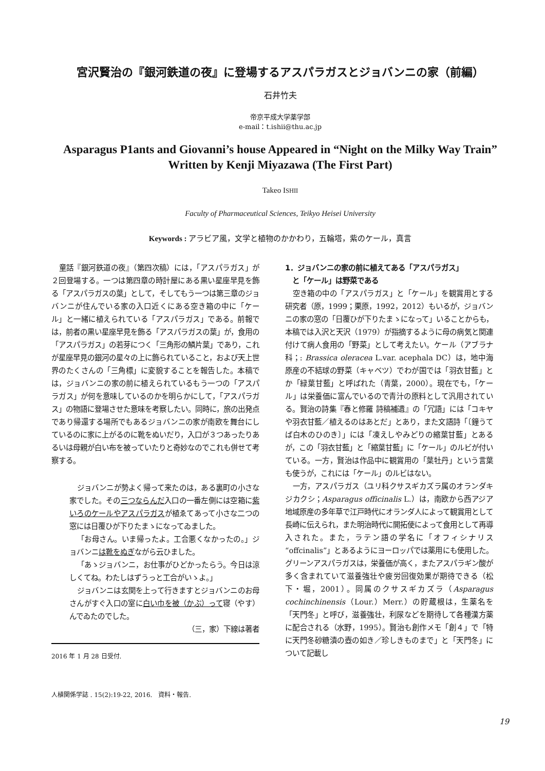宮沢賢治の『銀河鉄道の夜』に登場するアスパラガスとジョバンニの家（前編）
石井竹夫
帝京平成大学薬学部
e-mail：t.ishii@thu.ac.jp
Asparagus P1ants and Giovanni’s house Appeared in “Night on the Milky Way Train”
Written by Kenji Miyazawa (The First Part)
Takeo ISHII
Faculty of Pharmaceutical Sciences, Teikyo Heisei University
Keywords : アラビア風，文学と植物のかかわり，五輪塔，紫のケール，真言
童話『銀河鉄道の夜』（第四次稿）には，「アスパラガス」が２回登場する。一つは第四章の時計屋にある黒い星座早見を飾る「アスパラガスの葉」として，そしてもう一つは第三章のジョバンニが住んでいる家の入口近くにある空き箱の中に「ケール」と一緒に植えられている「アスパラガス」である。前報では，前者の黒い星座早見を飾る「アスパラガスの葉」が，食用の「アスパラガス」の若芽につく「三角形の鱗片葉」であり，これが星座早見の銀河の星々の上に飾られていること，および天上世界のたくさんの「三角標」に変貌することを報告した。本稿では，ジョバンニの家の前に植えられているもう一つの「アスパラガス」が何を意味しているのかを明らかにして，「アスパラガス」の物語に登場させた意味を考察したい。同時に，旅の出発点であり帰還する場所でもあるジョバンニの家が南欧を舞台にしているのに家に上がるのに靴をぬいだり，入口が３つあったりあるいは母親が白い布を被っていたりと奇妙なのでこれも併せて考察する。
ジョバンニが勢よく帰って来たのは，ある裏町の小さな家でした。その三つならんだ入口の一番左側には空箱に紫いろのケールやアスパラガスが植ゑてあって小さな二つの窓には日覆ひが下りたまゝになってゐました。
「お母さん。いま帰ったよ。工合悪くなかったの。」ジョバンニは靴をぬぎながら云ひました。
「あゝジョバンニ，お仕事がひどかったらう。今日は涼しくてね。わたしはずうっと工合がいゝよ。」
ジョバンニは玄関を上って行きますとジョバンニのお母さんがすぐ入口の室に白い巾を被（かぶ）って寝（やす）んでゐたのでした。
（三，家）下線は著者
2016 年 1 月 28 日受付.
人植関係学誌 . 15(2):19-22, 2016.　資料・報告.
1．ジョバンニの家の前に植えてある「アスパラガス」
　と「ケール」は野菜である
空き箱の中の「アスパラガス」と「ケール」を観賞用とする研究者（原，1999；栗原，1992，2012）もいるが，ジョバンニの家の窓の「日覆ひが下りたまゝになって」いることからも，本稿では入沢と天沢（1979）が指摘するように母の病気と関連付けて病人食用の「野菜」として考えたい。ケール（アブラナ科；: Brassica oleracea L.var. acephala DC）は，地中海原産の不結球の野菜（キャベツ）でわが国では「羽衣甘藍」とか「緑葉甘藍」と呼ばれた（青葉，2000）。現在でも，「ケール」は栄養価に富んでいるので青汁の原料として汎用されている。賢治の詩集『春と修羅 詩稿補遺』の「冗語」には「コキヤや羽衣甘藍／植えるのはあとだ」とあり，また文語詩「〔鐘うてば白木のひのき〕」には「凍えしやみどりの縮葉甘藍」とあるが，この「羽衣甘藍」と「縮葉甘藍」に「ケール」のルビが付いている。一方，賢治は作品中に観賞用の「葉牡丹」という言葉も使うが，これには「ケール」のルビはない。
一方，アスパラガス（ユリ科クサスギカズラ属のオランダキジカクシ；Asparagus officinalis L.）は，南欧から西アジア地域原産の多年草で江戸時代にオランダ人によって観賞用として長崎に伝えられ，また明治時代に開拓使によって食用として再導入された。また，ラテン語の学名に「オフィシナリス “offcinalis”」とあるようにヨーロッパでは薬用にも使用した。グリーンアスパラガスは，栄養価が高く，またアスパラギン酸が多く含まれていて滋養強壮や疲労回復効果が期待できる（松下・堀，2001）。同属のクサスギカズラ（Asparagus cochinchinensis（Lour.）Merr.）の貯蔵根は，生薬名を「天門冬」と呼び，滋養強壮，利尿などを期待して各種漢方薬に配合される（水野，1995）。賢治も創作メモ「創４」で「特に天門冬砂糖漬の壺の如き／珍しきものまで」と「天門冬」について記載し
19